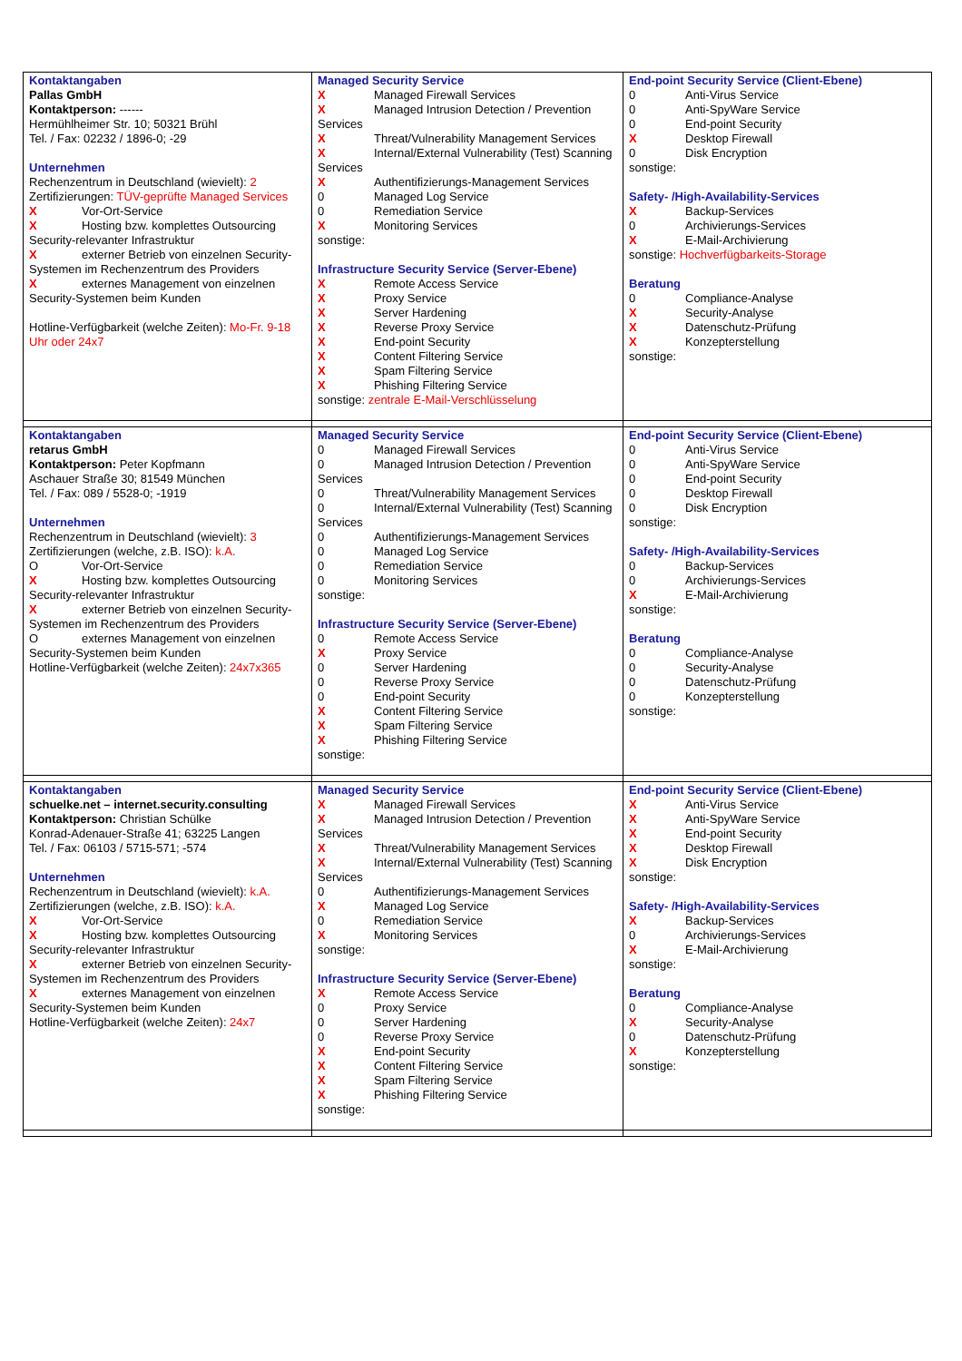| Kontaktangaben Pallas GmbH Kontaktperson: ------ Hermühlheimer Str. 10; 50321 Brühl Tel. / Fax: 02232 / 1896-0; -29 Unternehmen Rechenzentrum in Deutschland (wievielt): 2 Zertifizierungen: TÜV-geprüfte Managed Services X Vor-Ort-Service X Hosting bzw. komplettes Outsourcing Security-relevanter Infrastruktur X externer Betrieb von einzelnen Security-Systemen im Rechenzentrum des Providers X externes Management von einzelnen Security-Systemen beim Kunden Hotline-Verfügbarkeit (welche Zeiten): Mo-Fr. 9-18 Uhr oder 24x7 | Managed Security Service X Managed Firewall Services X Managed Intrusion Detection / Prevention Services X Threat/Vulnerability Management Services X Internal/External Vulnerability (Test) Scanning Services X Authentifizierungs-Management Services 0 Managed Log Service 0 Remediation Service X Monitoring Services sonstige: Infrastructure Security Service (Server-Ebene) X Remote Access Service X Proxy Service X Server Hardening X Reverse Proxy Service X End-point Security X Content Filtering Service X Spam Filtering Service X Phishing Filtering Service sonstige: zentrale E-Mail-Verschlüsselung | End-point Security Service (Client-Ebene) 0 Anti-Virus Service 0 Anti-SpyWare Service 0 End-point Security X Desktop Firewall 0 Disk Encryption sonstige: Safety- /High-Availability-Services X Backup-Services 0 Archivierungs-Services X E-Mail-Archivierung sonstige: Hochverfügbarkeits-Storage Beratung 0 Compliance-Analyse X Security-Analyse X Datenschutz-Prüfung X Konzepterstellung sonstige: |
| Kontaktangaben retarus GmbH Kontaktperson: Peter Kopfmann Aschauer Straße 30; 81549 München Tel. / Fax: 089 / 5528-0; -1919 Unternehmen Rechenzentrum in Deutschland (wievielt): 3 Zertifizierungen (welche, z.B. ISO): k.A. O Vor-Ort-Service X Hosting bzw. komplettes Outsourcing Security-relevanter Infrastruktur X externer Betrieb von einzelnen Security-Systemen im Rechenzentrum des Providers O externes Management von einzelnen Security-Systemen beim Kunden Hotline-Verfügbarkeit (welche Zeiten): 24x7x365 | Managed Security Service 0 Managed Firewall Services 0 Managed Intrusion Detection / Prevention Services 0 Threat/Vulnerability Management Services 0 Internal/External Vulnerability (Test) Scanning Services 0 Authentifizierungs-Management Services 0 Managed Log Service 0 Remediation Service 0 Monitoring Services sonstige: Infrastructure Security Service (Server-Ebene) 0 Remote Access Service X Proxy Service 0 Server Hardening 0 Reverse Proxy Service 0 End-point Security X Content Filtering Service X Spam Filtering Service X Phishing Filtering Service sonstige: | End-point Security Service (Client-Ebene) 0 Anti-Virus Service 0 Anti-SpyWare Service 0 End-point Security 0 Desktop Firewall 0 Disk Encryption sonstige: Safety- /High-Availability-Services 0 Backup-Services 0 Archivierungs-Services X E-Mail-Archivierung sonstige: Beratung 0 Compliance-Analyse 0 Security-Analyse 0 Datenschutz-Prüfung 0 Konzepterstellung sonstige: |
| Kontaktangaben schuelke.net – internet.security.consulting Kontaktperson: Christian Schülke Konrad-Adenauer-Straße 41; 63225 Langen Tel. / Fax: 06103 / 5715-571; -574 Unternehmen Rechenzentrum in Deutschland (wievielt): k.A. Zertifizierungen (welche, z.B. ISO): k.A. X Vor-Ort-Service X Hosting bzw. komplettes Outsourcing Security-relevanter Infrastruktur X externer Betrieb von einzelnen Security-Systemen im Rechenzentrum des Providers X externes Management von einzelnen Security-Systemen beim Kunden Hotline-Verfügbarkeit (welche Zeiten): 24x7 | Managed Security Service X Managed Firewall Services X Managed Intrusion Detection / Prevention Services X Threat/Vulnerability Management Services X Internal/External Vulnerability (Test) Scanning Services 0 Authentifizierungs-Management Services X Managed Log Service 0 Remediation Service X Monitoring Services sonstige: Infrastructure Security Service (Server-Ebene) X Remote Access Service 0 Proxy Service 0 Server Hardening 0 Reverse Proxy Service X End-point Security X Content Filtering Service X Spam Filtering Service X Phishing Filtering Service sonstige: | End-point Security Service (Client-Ebene) X Anti-Virus Service X Anti-SpyWare Service X End-point Security X Desktop Firewall X Disk Encryption sonstige: Safety- /High-Availability-Services X Backup-Services 0 Archivierungs-Services X E-Mail-Archivierung sonstige: Beratung 0 Compliance-Analyse X Security-Analyse 0 Datenschutz-Prüfung X Konzepterstellung sonstige: |